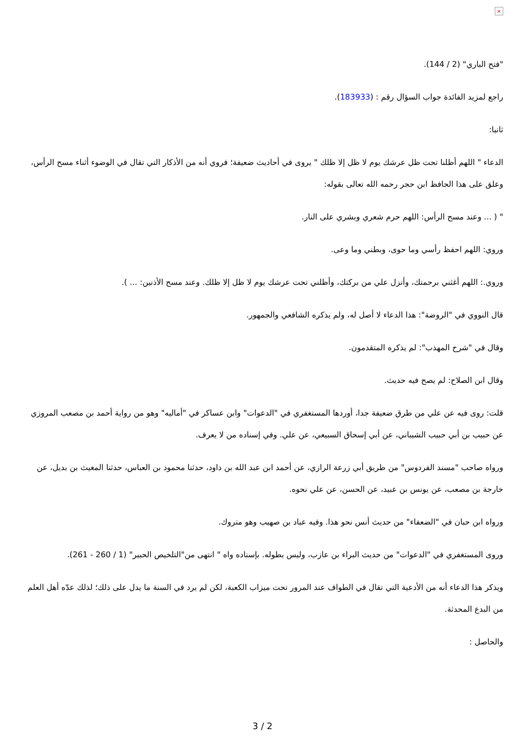×
"فتح الباري" (2 / 144).
راجع لمزيد الفائدة جواب السؤال رقم : (183933).
ثانيا:
الدعاء " اللهم أظلنا تحت ظل عرشك يوم لا ظل إلا ظلك " يروى في أحاديث ضعيفة؛ فروي أنه من الأذكار التي تقال في الوضوء أثناء مسح الرأس، وعلق على هذا الحافظ ابن حجر رحمه الله تعالى بقوله:
" ( ... وعند مسح الرأس: اللهم حرم شعري وبشري على النار.
وروي: اللهم احفظ رأسي وما حوى، وبطني وما وعى.
وروي.: اللهم أغثني برحمتك، وأنزل علي من بركتك، وأظلني تحت عرشك يوم لا ظل إلا ظلك. وعند مسح الأذنين: ... ).
قال النووي في "الروضة": هذا الدعاء لا أصل له، ولم يذكره الشافعي والجمهور.
وقال في "شرح المهذب": لم يذكره المتقدمون.
وقال ابن الصلاح: لم يصح فيه حديث.
قلت: روى فيه عن علي من طرق ضعيفة جدا، أوردها المستغفري في "الدعوات" وابن عساكر في "أماليه" وهو من رواية أحمد بن مصعب المروزي عن حبيب بن أبي حبيب الشيباني، عن أبي إسحاق السبيعي، عن علي. وفي إسناده من لا يعرف.
ورواه صاحب "مسند الفردوس" من طريق أبي زرعة الرازي، عن أحمد ابن عبد الله بن داود، حدثنا محمود بن العباس، حدثنا المغيث بن بديل، عن خارجة بن مصعب، عن يونس بن عبيد، عن الحسن، عن علي نحوه.
ورواه ابن حبان في "الضعفاء" من حديث أنس نحو هذا. وفيه عباد بن صهيب وهو متروك.
وروى المستغفري في "الدعوات" من حديث البراء بن عازب، وليس بطوله. بإسناده واه " انتهى من"التلخيص الحبير" (1 / 260 - 261).
ويذكر هذا الدعاء أنه من الأدعية التي تقال في الطواف عند المرور تحت ميزاب الكعبة، لكن لم يرد في السنة ما يدل على ذلك؛ لذلك عدّه أهل العلم من البدع المحدثة.
والحاصل :
3 / 2